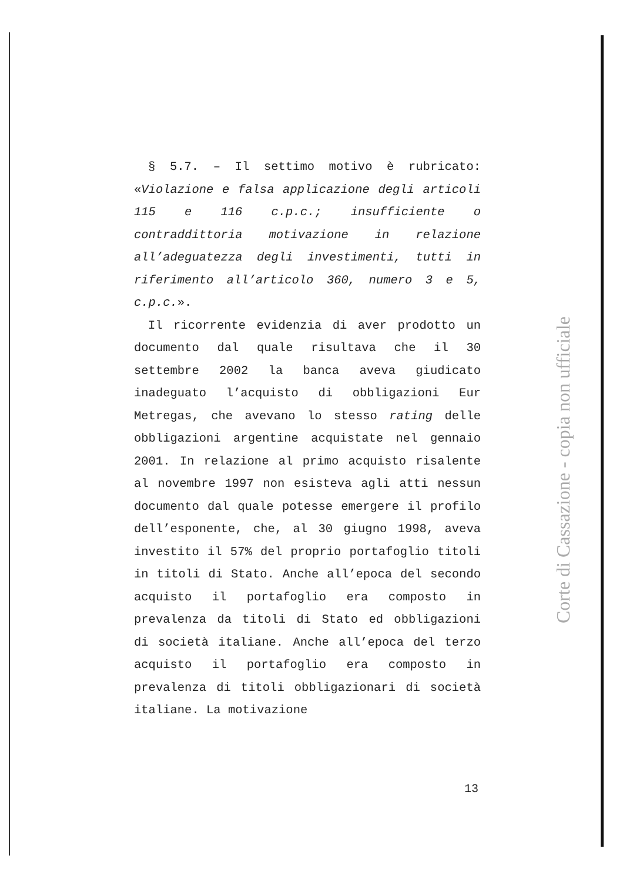§ 5.7. – Il settimo motivo è rubricato: «Violazione e falsa applicazione degli articoli 115 e 116 c.p.c.; insufficiente o contraddittoria motivazione in relazione all’adeguatezza degli investimenti, tutti in riferimento all’articolo 360, numero 3 e 5, c.p.c.».
Il ricorrente evidenzia di aver prodotto un documento dal quale risultava che il 30 settembre 2002 la banca aveva giudicato inadeguato l’acquisto di obbligazioni Eur Metregas, che avevano lo stesso rating delle obbligazioni argentine acquistate nel gennaio 2001. In relazione al primo acquisto risalente al novembre 1997 non esisteva agli atti nessun documento dal quale potesse emergere il profilo dell’esponente, che, al 30 giugno 1998, aveva investito il 57% del proprio portafoglio titoli in titoli di Stato. Anche all’epoca del secondo acquisto il portafoglio era composto in prevalenza da titoli di Stato ed obbligazioni di società italiane. Anche all’epoca del terzo acquisto il portafoglio era composto in prevalenza di titoli obbligazionari di società italiane. La motivazione
Corte di Cassazione - copia non ufficiale
13